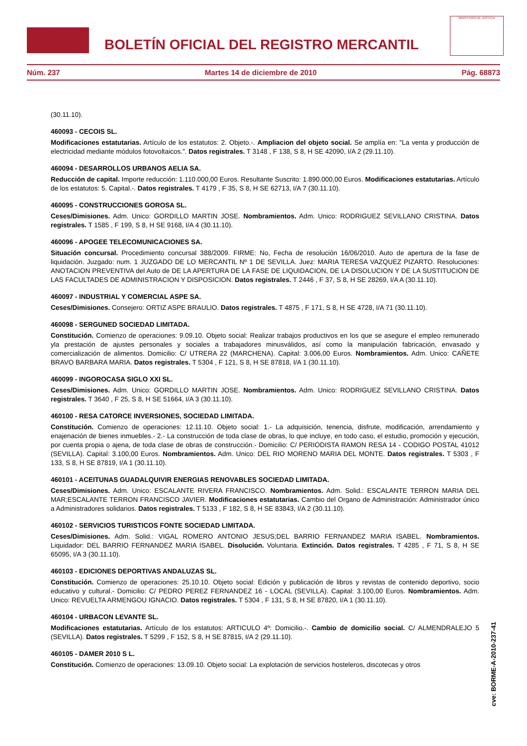BOLETÍN OFICIAL DEL REGISTRO MERCANTIL
MINISTERIO DE JUSTICIA
Núm. 237 Martes 14 de diciembre de 2010 Pág. 68873
(30.11.10).
460093 - CECOIS SL.
Modificaciones estatutarias. Artículo de los estatutos: 2. Objeto.-. Ampliacion del objeto social. Se amplía en: "La venta y producción de electricidad mediante módulos fotovoltaicos.". Datos registrales. T 3148 , F 138, S 8, H SE 42090, I/A 2 (29.11.10).
460094 - DESARROLLOS URBANOS AELIA SA.
Reducción de capital. Importe reducción: 1.110.000,00 Euros. Resultante Suscrito: 1.890.000,00 Euros. Modificaciones estatutarias. Artículo de los estatutos: 5. Capital.-. Datos registrales. T 4179 , F 35, S 8, H SE 62713, I/A 7 (30.11.10).
460095 - CONSTRUCCIONES GOROSA SL.
Ceses/Dimisiones. Adm. Unico: GORDILLO MARTIN JOSE. Nombramientos. Adm. Unico: RODRIGUEZ SEVILLANO CRISTINA. Datos registrales. T 1585 , F 199, S 8, H SE 9168, I/A 4 (30.11.10).
460096 - APOGEE TELECOMUNICACIONES SA.
Situación concursal. Procedimiento concursal 388/2009. FIRME: No, Fecha de resolución 16/06/2010. Auto de apertura de la fase de liquidación. Juzgado: num. 1 JUZGADO DE LO MERCANTIL Nº 1 DE SEVILLA. Juez: MARIA TERESA VAZQUEZ PIZARTO. Resoluciones: ANOTACION PREVENTIVA del Auto de DE LA APERTURA DE LA FASE DE LIQUIDACION, DE LA DISOLUCION Y DE LA SUSTITUCION DE LAS FACULTADES DE ADMINISTRACION Y DISPOSICION. Datos registrales. T 2446 , F 37, S 8, H SE 28269, I/A A (30.11.10).
460097 - INDUSTRIAL Y COMERCIAL ASPE SA.
Ceses/Dimisiones. Consejero: ORTIZ ASPE BRAULIO. Datos registrales. T 4875 , F 171, S 8, H SE 4728, I/A 71 (30.11.10).
460098 - SERGUNED SOCIEDAD LIMITADA.
Constitución. Comienzo de operaciones: 9.09.10. Objeto social: Realizar trabajos productivos en los que se asegure el empleo remunerado yla prestación de ajustes personales y sociales a trabajadores minusválidos, así como la manipulación fabricación, envasado y comercialización de alimentos. Domicilio: C/ UTRERA 22 (MARCHENA). Capital: 3.006,00 Euros. Nombramientos. Adm. Unico: CAÑETE BRAVO BARBARA MARIA. Datos registrales. T 5304 , F 121, S 8, H SE 87818, I/A 1 (30.11.10).
460099 - INGOROCASA SIGLO XXI SL.
Ceses/Dimisiones. Adm. Unico: GORDILLO MARTIN JOSE. Nombramientos. Adm. Unico: RODRIGUEZ SEVILLANO CRISTINA. Datos registrales. T 3640 , F 25, S 8, H SE 51664, I/A 3 (30.11.10).
460100 - RESA CATORCE INVERSIONES, SOCIEDAD LIMITADA.
Constitución. Comienzo de operaciones: 12.11.10. Objeto social: 1.- La adquisición, tenencia, disfrute, modificación, arrendamiento y enajenación de bienes inmuebles.- 2.- La construcción de toda clase de obras, lo que incluye, en todo caso, el estudio, promoción y ejecución, por cuenta propia o ajena, de toda clase de obras de construcción.- Domicilio: C/ PERIODISTA RAMON RESA 14 - CODIGO POSTAL 41012 (SEVILLA). Capital: 3.100,00 Euros. Nombramientos. Adm. Unico: DEL RIO MORENO MARIA DEL MONTE. Datos registrales. T 5303 , F 133, S 8, H SE 87819, I/A 1 (30.11.10).
460101 - ACEITUNAS GUADALQUIVIR ENERGIAS RENOVABLES SOCIEDAD LIMITADA.
Ceses/Dimisiones. Adm. Unico: ESCALANTE RIVERA FRANCISCO. Nombramientos. Adm. Solid.: ESCALANTE TERRON MARIA DEL MAR;ESCALANTE TERRON FRANCISCO JAVIER. Modificaciones estatutarias. Cambio del Organo de Administración: Administrador único a Administradores solidarios. Datos registrales. T 5133 , F 182, S 8, H SE 83843, I/A 2 (30.11.10).
460102 - SERVICIOS TURISTICOS FONTE SOCIEDAD LIMITADA.
Ceses/Dimisiones. Adm. Solid.: VIGAL ROMERO ANTONIO JESUS;DEL BARRIO FERNANDEZ MARIA ISABEL. Nombramientos. Liquidador: DEL BARRIO FERNANDEZ MARIA ISABEL. Disolución. Voluntaria. Extinción. Datos registrales. T 4285 , F 71, S 8, H SE 65095, I/A 3 (30.11.10).
460103 - EDICIONES DEPORTIVAS ANDALUZAS SL.
Constitución. Comienzo de operaciones: 25.10.10. Objeto social: Edición y publicación de libros y revistas de contenido deportivo, socio educativo y cultural.- Domicilio: C/ PEDRO PEREZ FERNANDEZ 16 - LOCAL (SEVILLA). Capital: 3.100,00 Euros. Nombramientos. Adm. Unico: REVUELTA ARMENGOU IGNACIO. Datos registrales. T 5304 , F 131, S 8, H SE 87820, I/A 1 (30.11.10).
460104 - URBACON LEVANTE SL.
Modificaciones estatutarias. Artículo de los estatutos: ARTICULO 4º: Domicilio.-. Cambio de domicilio social. C/ ALMENDRALEJO 5 (SEVILLA). Datos registrales. T 5299 , F 152, S 8, H SE 87815, I/A 2 (29.11.10).
460105 - DAMER 2010 S L.
Constitución. Comienzo de operaciones: 13.09.10. Objeto social: La explotación de servicios hosteleros, discotecas y otros
cve: BORME-A-2010-237-41